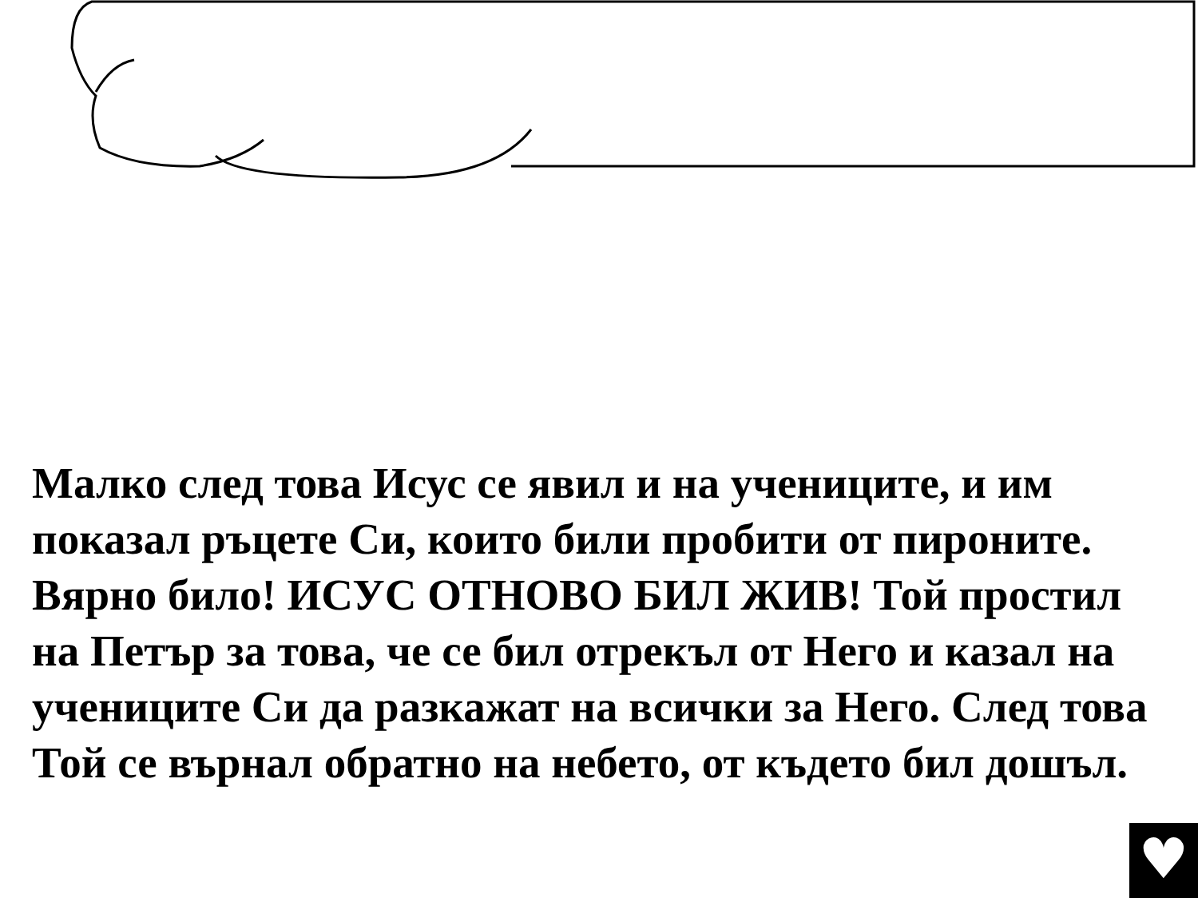Малко след това Исус се явил и на учениците, и им показал ръцете Си, които били пробити от пироните. Вярно било! ИСУС ОТНОВО БИЛ ЖИВ! Той простил на Петър за това, че се бил отрекъл от Него и казал на учениците Си да разкажат на всички за Него. След това Той се върнал обратно на небето, от където бил дошъл.
♥